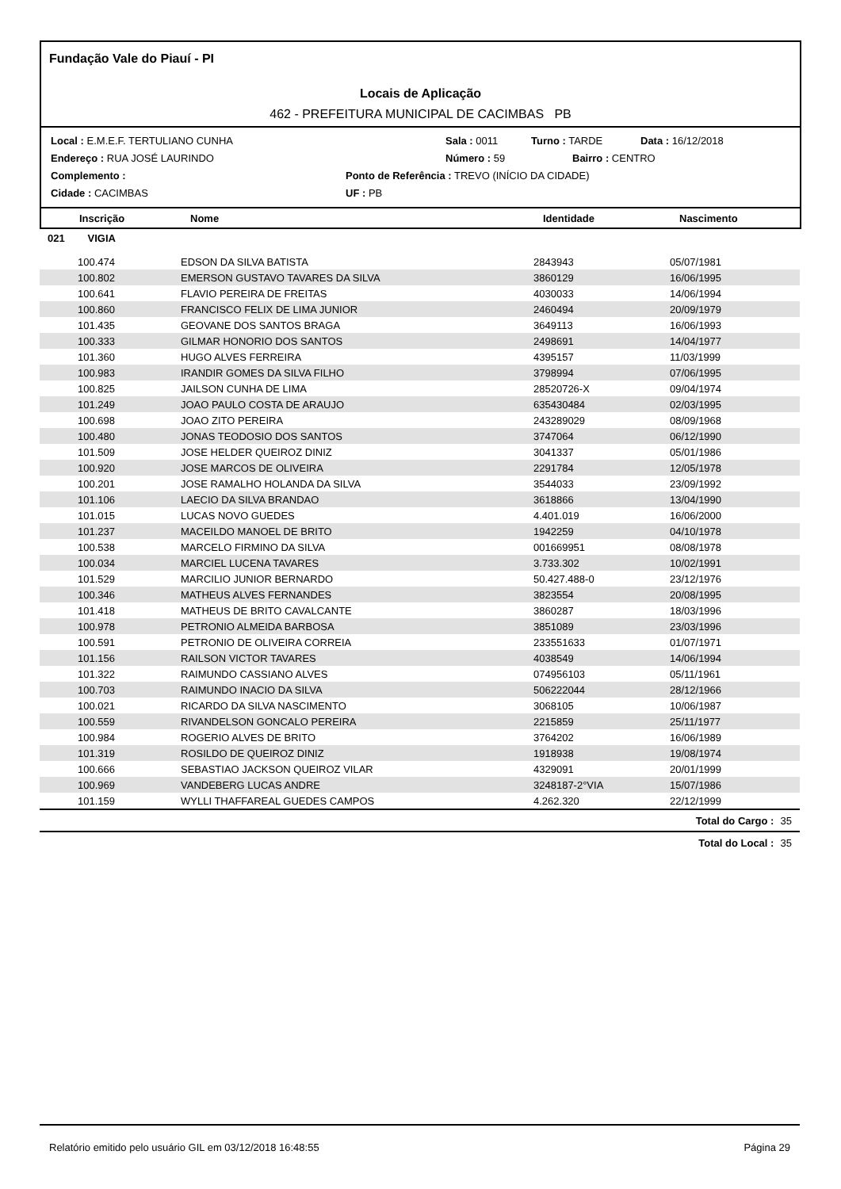Fundação Vale do Piauí - PI
Locais de Aplicação
462 - PREFEITURA MUNICIPAL DE CACIMBAS PB
Local : E.M.E.F. TERTULIANO CUNHA Sala : 0011 Turno : TARDE Data : 16/12/2018
Endereço : RUA JOSÉ LAURINDO Número : 59 Bairro : CENTRO
Complemento : Ponto de Referência : TREVO (INÍCIO DA CIDADE)
Cidade : CACIMBAS UF : PB
Inscrição Nome Identidade Nascimento
021 VIGIA
| 100.474 | EDSON DA SILVA BATISTA | 2843943 | 05/07/1981 | |
| 100.802 | EMERSON GUSTAVO TAVARES DA SILVA | 3860129 | 16/06/1995 | |
| 100.641 | FLAVIO PEREIRA DE FREITAS | 4030033 | 14/06/1994 | |
| 100.860 | FRANCISCO FELIX DE LIMA JUNIOR | 2460494 | 20/09/1979 | |
| 101.435 | GEOVANE DOS SANTOS BRAGA | 3649113 | 16/06/1993 | |
| 100.333 | GILMAR HONORIO DOS SANTOS | 2498691 | 14/04/1977 | |
| 101.360 | HUGO ALVES FERREIRA | 4395157 | 11/03/1999 | |
| 100.983 | IRANDIR GOMES DA SILVA FILHO | 3798994 | 07/06/1995 | |
| 100.825 | JAILSON CUNHA DE LIMA | 28520726-X | 09/04/1974 | |
| 101.249 | JOAO PAULO COSTA DE ARAUJO | 635430484 | 02/03/1995 | |
| 100.698 | JOAO ZITO PEREIRA | 243289029 | 08/09/1968 | |
| 100.480 | JONAS TEODOSIO DOS SANTOS | 3747064 | 06/12/1990 | |
| 101.509 | JOSE HELDER QUEIROZ DINIZ | 3041337 | 05/01/1986 | |
| 100.920 | JOSE MARCOS DE OLIVEIRA | 2291784 | 12/05/1978 | |
| 100.201 | JOSE RAMALHO HOLANDA DA SILVA | 3544033 | 23/09/1992 | |
| 101.106 | LAECIO DA SILVA BRANDAO | 3618866 | 13/04/1990 | |
| 101.015 | LUCAS NOVO GUEDES | 4.401.019 | 16/06/2000 | |
| 101.237 | MACEILDO MANOEL DE BRITO | 1942259 | 04/10/1978 | |
| 100.538 | MARCELO FIRMINO DA SILVA | 001669951 | 08/08/1978 | |
| 100.034 | MARCIEL LUCENA TAVARES | 3.733.302 | 10/02/1991 | |
| 101.529 | MARCILIO JUNIOR BERNARDO | 50.427.488-0 | 23/12/1976 | |
| 100.346 | MATHEUS ALVES FERNANDES | 3823554 | 20/08/1995 | |
| 101.418 | MATHEUS DE BRITO CAVALCANTE | 3860287 | 18/03/1996 | |
| 100.978 | PETRONIO ALMEIDA BARBOSA | 3851089 | 23/03/1996 | |
| 100.591 | PETRONIO DE OLIVEIRA CORREIA | 233551633 | 01/07/1971 | |
| 101.156 | RAILSON VICTOR TAVARES | 4038549 | 14/06/1994 | |
| 101.322 | RAIMUNDO CASSIANO ALVES | 074956103 | 05/11/1961 | |
| 100.703 | RAIMUNDO INACIO DA SILVA | 506222044 | 28/12/1966 | |
| 100.021 | RICARDO DA SILVA NASCIMENTO | 3068105 | 10/06/1987 | |
| 100.559 | RIVANDELSON GONCALO PEREIRA | 2215859 | 25/11/1977 | |
| 100.984 | ROGERIO ALVES DE BRITO | 3764202 | 16/06/1989 | |
| 101.319 | ROSILDO DE QUEIROZ DINIZ | 1918938 | 19/08/1974 | |
| 100.666 | SEBASTIAO JACKSON QUEIROZ VILAR | 4329091 | 20/01/1999 | |
| 100.969 | VANDEBERG LUCAS ANDRE | 3248187-2°VIA | 15/07/1986 | |
| 101.159 | WYLLI THAFFAREAL GUEDES CAMPOS | 4.262.320 | 22/12/1999 | |
| | | | Total do Cargo : | 35 |
| | | | Total do Local : | 35 |
Relatório emitido pelo usuário GIL em 03/12/2018 16:48:55 Página 29